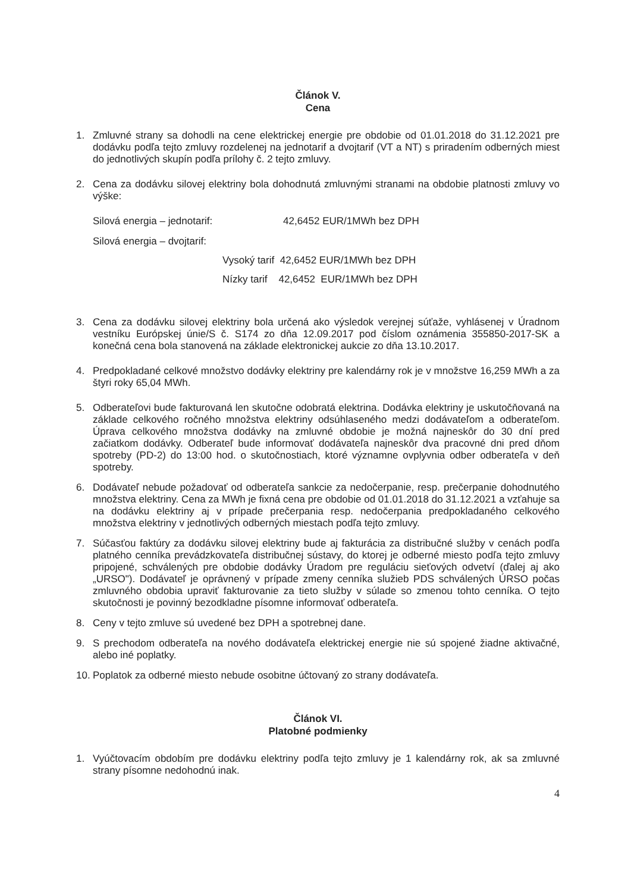Článok V.
Cena
1. Zmluvné strany sa dohodli na cene elektrickej energie pre obdobie od 01.01.2018 do 31.12.2021 pre dodávku podľa tejto zmluvy rozdelenej na jednotarif a dvojtarif (VT a NT) s priradením odberných miest do jednotlivých skupín podľa prílohy č. 2 tejto zmluvy.
2. Cena za dodávku silovej elektriny bola dohodnutá zmluvnými stranami na obdobie platnosti zmluvy vo výške:
Silová energia – jednotarif: 42,6452 EUR/1MWh bez DPH
Silová energia – dvojtarif:
Vysoký tarif 42,6452 EUR/1MWh bez DPH
Nízky tarif 42,6452 EUR/1MWh bez DPH
3. Cena za dodávku silovej elektriny bola určená ako výsledok verejnej súťaže, vyhlásenej v Úradnom vestníku Európskej únie/S č. S174 zo dňa 12.09.2017 pod číslom oznámenia 355850-2017-SK a konečná cena bola stanovená na základe elektronickej aukcie zo dňa 13.10.2017.
4. Predpokladané celkové množstvo dodávky elektriny pre kalendárny rok je v množstve 16,259 MWh a za štyri roky 65,04 MWh.
5. Odberateľovi bude fakturovaná len skutočne odobratá elektrina. Dodávka elektriny je uskutočňovaná na základe celkového ročného množstva elektriny odsúhlaseného medzi dodávateľom a odberateľom. Úprava celkového množstva dodávky na zmluvné obdobie je možná najneskôr do 30 dní pred začiatkom dodávky. Odberateľ bude informovať dodávateľa najneskôr dva pracovné dni pred dňom spotreby (PD-2) do 13:00 hod. o skutočnostiach, ktoré významne ovplyvnia odber odberateľa v deň spotreby.
6. Dodávateľ nebude požadovať od odberateľa sankcie za nedočerpanie, resp. prečerpanie dohodnutého množstva elektriny. Cena za MWh je fixná cena pre obdobie od 01.01.2018 do 31.12.2021 a vzťahuje sa na dodávku elektriny aj v prípade prečerpania resp. nedočerpania predpokladaného celkového množstva elektriny v jednotlivých odberných miestach podľa tejto zmluvy.
7. Súčasťou faktúry za dodávku silovej elektriny bude aj fakturácia za distribučné služby v cenách podľa platného cenníka prevádzkovateľa distribučnej sústavy, do ktorej je odberné miesto podľa tejto zmluvy pripojené, schválených pre obdobie dodávky Úradom pre reguláciu sieťových odvetví (ďalej aj ako „URSO"). Dodávateľ je oprávnený v prípade zmeny cenníka služieb PDS schválených ÚRSO počas zmluvného obdobia upraviť fakturovanie za tieto služby v súlade so zmenou tohto cenníka. O tejto skutočnosti je povinný bezodkladne písomne informovať odberateľa.
8. Ceny v tejto zmluve sú uvedené bez DPH a spotrebnej dane.
9. S prechodom odberateľa na nového dodávateľa elektrickej energie nie sú spojené žiadne aktivačné, alebo iné poplatky.
10. Poplatok za odberné miesto nebude osobitne účtovaný zo strany dodávateľa.
Článok VI.
Platobné podmienky
1. Vyúčtovacím obdobím pre dodávku elektriny podľa tejto zmluvy je 1 kalendárny rok, ak sa zmluvné strany písomne nedohodnú inak.
4